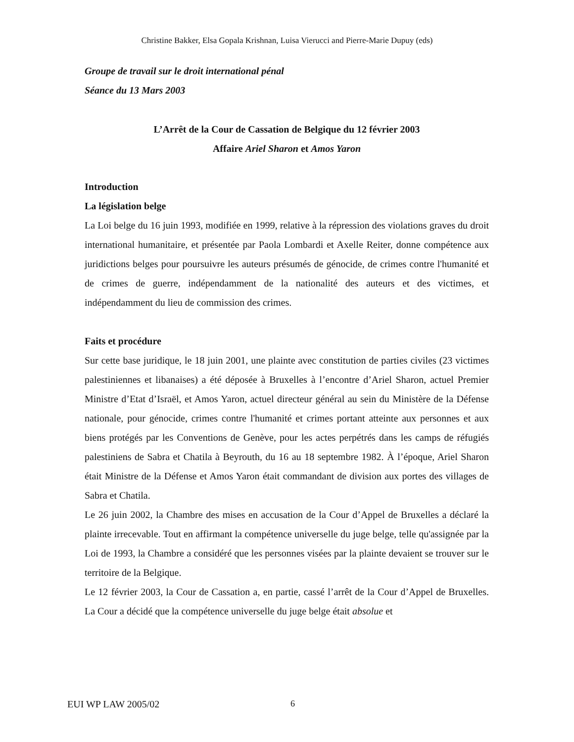Christine Bakker, Elsa Gopala Krishnan, Luisa Vierucci and Pierre-Marie Dupuy (eds)
Groupe de travail sur le droit international pénal
Séance du 13 Mars 2003
L’Arrêt de la Cour de Cassation de Belgique du 12 février 2003
Affaire Ariel Sharon et Amos Yaron
Introduction
La législation belge
La Loi belge du 16 juin 1993, modifiée en 1999, relative à la répression des violations graves du droit international humanitaire, et présentée par Paola Lombardi et Axelle Reiter, donne compétence aux juridictions belges pour poursuivre les auteurs présumés de génocide, de crimes contre l'humanité et de crimes de guerre, indépendamment de la nationalité des auteurs et des victimes, et indépendamment du lieu de commission des crimes.
Faits et procédure
Sur cette base juridique, le 18 juin 2001, une plainte avec constitution de parties civiles (23 victimes palestiniennes et libanaises) a été déposée à Bruxelles à l’encontre d’Ariel Sharon, actuel Premier Ministre d’Etat d’Israël, et Amos Yaron, actuel directeur général au sein du Ministère de la Défense nationale, pour génocide, crimes contre l'humanité et crimes portant atteinte aux personnes et aux biens protégés par les Conventions de Genève, pour les actes perpétrés dans les camps de réfugiés palestiniens de Sabra et Chatila à Beyrouth, du 16 au 18 septembre 1982. À l’époque, Ariel Sharon était Ministre de la Défense et Amos Yaron était commandant de division aux portes des villages de Sabra et Chatila.
Le 26 juin 2002, la Chambre des mises en accusation de la Cour d’Appel de Bruxelles a déclaré la plainte irrecevable. Tout en affirmant la compétence universelle du juge belge, telle qu'assignée par la Loi de 1993, la Chambre a considéré que les personnes visées par la plainte devaient se trouver sur le territoire de la Belgique.
Le 12 février 2003, la Cour de Cassation a, en partie, cassé l’arrêt de la Cour d’Appel de Bruxelles. La Cour a décidé que la compétence universelle du juge belge était absolue et
EUI WP LAW 2005/02 6